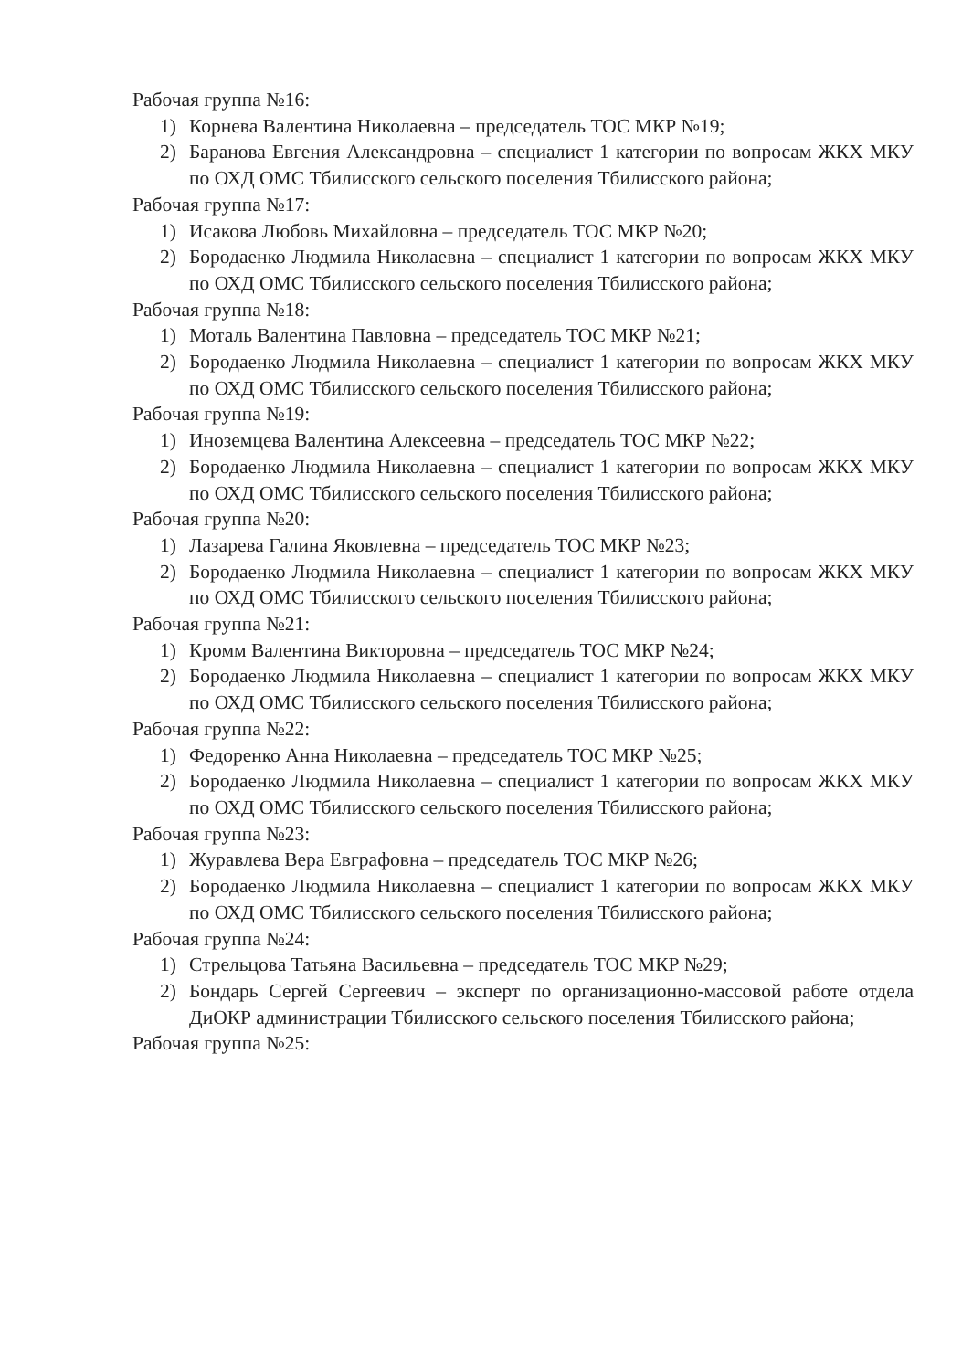Рабочая группа №16:
1) Корнева Валентина Николаевна – председатель ТОС МКР №19;
2) Баранова Евгения Александровна – специалист 1 категории по вопросам ЖКХ МКУ по ОХД ОМС Тбилисского сельского поселения Тбилисского района;
Рабочая группа №17:
1) Исакова Любовь Михайловна – председатель ТОС МКР №20;
2) Бородаенко Людмила Николаевна – специалист 1 категории по вопросам ЖКХ МКУ по ОХД ОМС Тбилисского сельского поселения Тбилисского района;
Рабочая группа №18:
1) Моталь Валентина Павловна – председатель ТОС МКР №21;
2) Бородаенко Людмила Николаевна – специалист 1 категории по вопросам ЖКХ МКУ по ОХД ОМС Тбилисского сельского поселения Тбилисского района;
Рабочая группа №19:
1) Иноземцева Валентина Алексеевна – председатель ТОС МКР №22;
2) Бородаенко Людмила Николаевна – специалист 1 категории по вопросам ЖКХ МКУ по ОХД ОМС Тбилисского сельского поселения Тбилисского района;
Рабочая группа №20:
1) Лазарева Галина Яковлевна – председатель ТОС МКР №23;
2) Бородаенко Людмила Николаевна – специалист 1 категории по вопросам ЖКХ МКУ по ОХД ОМС Тбилисского сельского поселения Тбилисского района;
Рабочая группа №21:
1) Кромм Валентина Викторовна – председатель ТОС МКР №24;
2) Бородаенко Людмила Николаевна – специалист 1 категории по вопросам ЖКХ МКУ по ОХД ОМС Тбилисского сельского поселения Тбилисского района;
Рабочая группа №22:
1) Федоренко Анна Николаевна – председатель ТОС МКР №25;
2) Бородаенко Людмила Николаевна – специалист 1 категории по вопросам ЖКХ МКУ по ОХД ОМС Тбилисского сельского поселения Тбилисского района;
Рабочая группа №23:
1) Журавлева Вера Евграфовна – председатель ТОС МКР №26;
2) Бородаенко Людмила Николаевна – специалист 1 категории по вопросам ЖКХ МКУ по ОХД ОМС Тбилисского сельского поселения Тбилисского района;
Рабочая группа №24:
1) Стрельцова Татьяна Васильевна – председатель ТОС МКР №29;
2) Бондарь Сергей Сергеевич – эксперт по организационно-массовой работе отдела ДиОКР администрации Тбилисского сельского поселения Тбилисского района;
Рабочая группа №25: